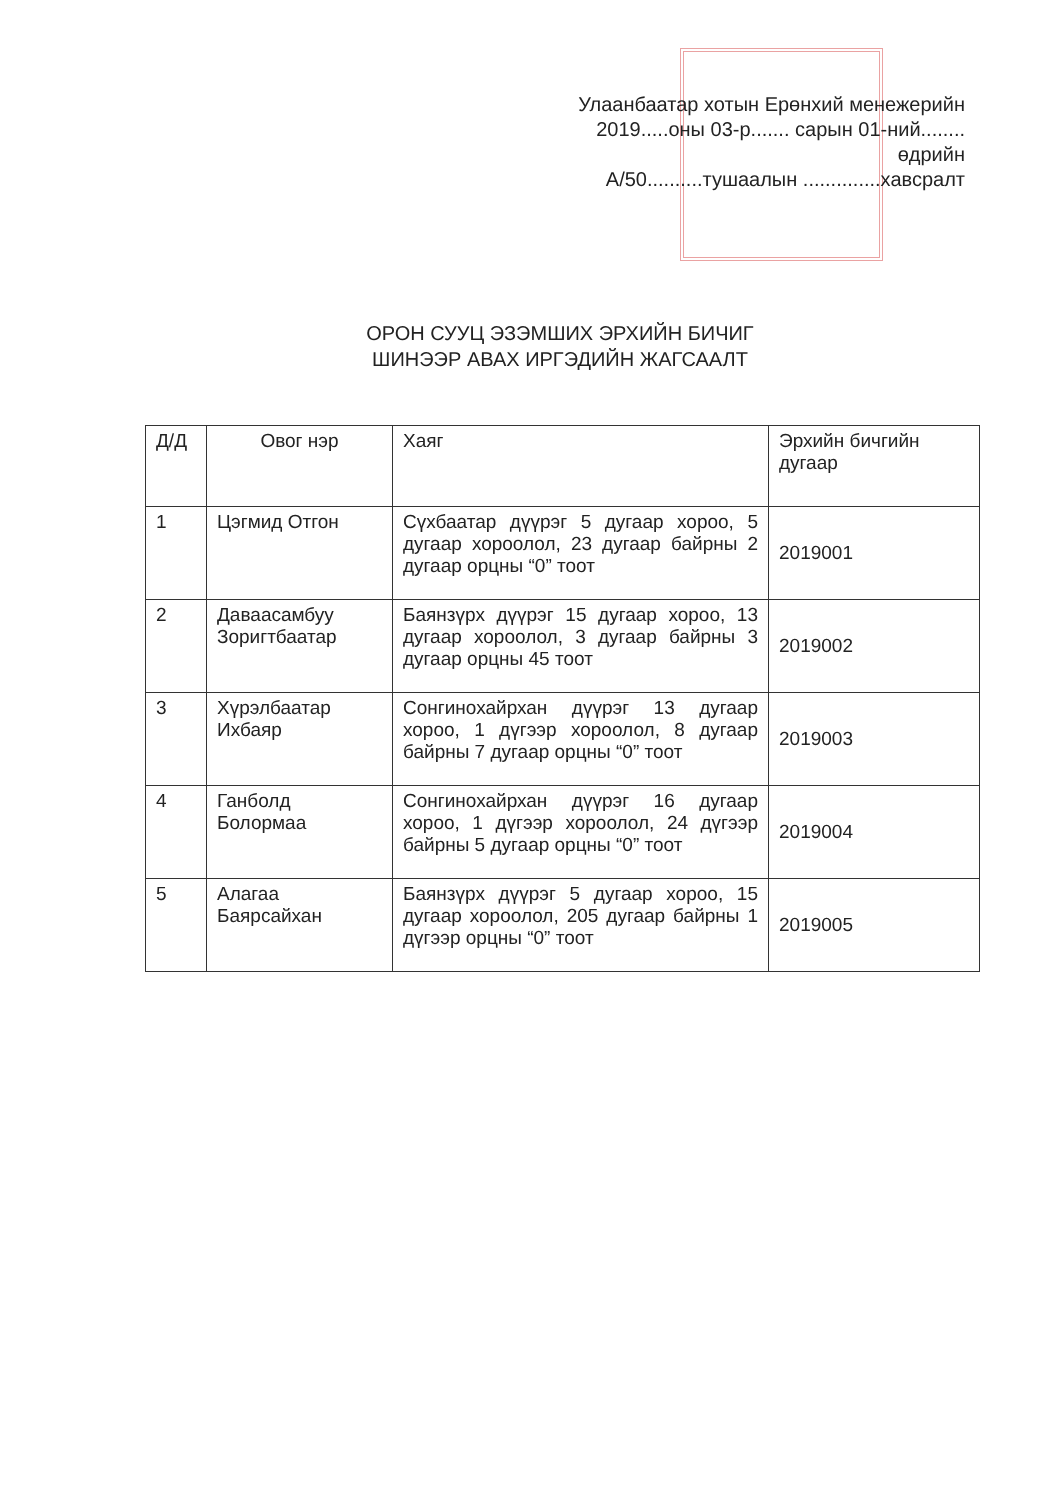Улаанбаатар хотын Ерөнхий менежерийн
2019.....оны 03-р....... сарын 01-ний........ өдрийн
А/50..........тушаалын ..............хавсралт
ОРОН СУУЦ ЭЗЭМШИХ ЭРХИЙН БИЧИГ
ШИНЭЭР АВАХ ИРГЭДИЙН ЖАГСААЛТ
| Д/Д | Овог нэр | Хаяг | Эрхийн бичгийн дугаар |
| --- | --- | --- | --- |
| 1 | Цэгмид Отгон | Сүхбаатар дүүрэг 5 дугаар хороо, 5 дугаар хороолол, 23 дугаар байрны 2 дугаар орцны “0” тоот | 2019001 |
| 2 | Даваасамбуу Зоригтбаатар | Баянзүрх дүүрэг 15 дугаар хороо, 13 дугаар хороолол, 3 дугаар байрны 3 дугаар орцны 45 тоот | 2019002 |
| 3 | Хүрэлбаатар Ихбаяр | Сонгинохайрхан дүүрэг 13 дугаар хороо, 1 дүгээр хороолол, 8 дугаар байрны 7 дугаар орцны “0” тоот | 2019003 |
| 4 | Ганболд Болормаа | Сонгинохайрхан дүүрэг 16 дугаар хороо, 1 дүгээр хороолол, 24 дүгээр байрны 5 дугаар орцны “0” тоот | 2019004 |
| 5 | Алагаа Баярсайхан | Баянзүрх дүүрэг 5 дугаар хороо, 15 дугаар хороолол, 205 дугаар байрны 1 дүгээр орцны “0” тоот | 2019005 |